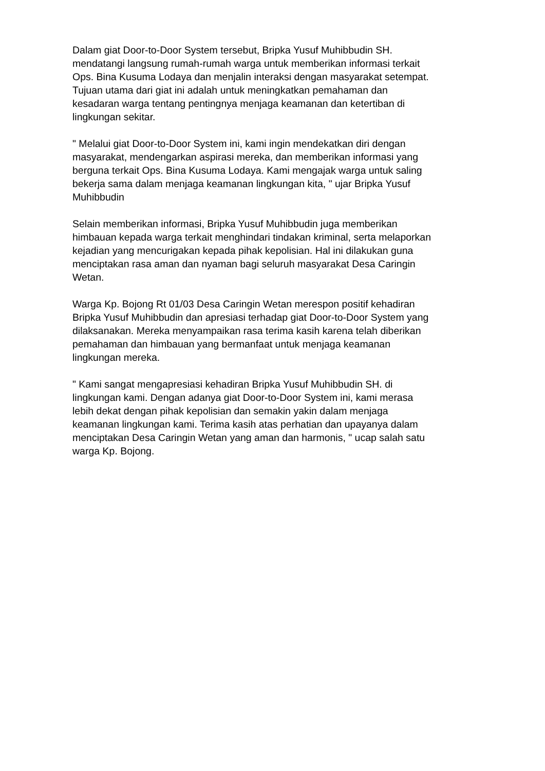Dalam giat Door-to-Door System tersebut, Bripka Yusuf Muhibbudin SH.
mendatangi langsung rumah-rumah warga untuk memberikan informasi terkait
Ops. Bina Kusuma Lodaya dan menjalin interaksi dengan masyarakat setempat.
Tujuan utama dari giat ini adalah untuk meningkatkan pemahaman dan
kesadaran warga tentang pentingnya menjaga keamanan dan ketertiban di
lingkungan sekitar.
" Melalui giat Door-to-Door System ini, kami ingin mendekatkan diri dengan
masyarakat, mendengarkan aspirasi mereka, dan memberikan informasi yang
berguna terkait Ops. Bina Kusuma Lodaya. Kami mengajak warga untuk saling
bekerja sama dalam menjaga keamanan lingkungan kita, " ujar Bripka Yusuf
Muhibbudin
Selain memberikan informasi, Bripka Yusuf Muhibbudin juga memberikan
himbauan kepada warga terkait menghindari tindakan kriminal, serta melaporkan
kejadian yang mencurigakan kepada pihak kepolisian. Hal ini dilakukan guna
menciptakan rasa aman dan nyaman bagi seluruh masyarakat Desa Caringin
Wetan.
Warga Kp. Bojong Rt 01/03 Desa Caringin Wetan merespon positif kehadiran
Bripka Yusuf Muhibbudin dan apresiasi terhadap giat Door-to-Door System yang
dilaksanakan. Mereka menyampaikan rasa terima kasih karena telah diberikan
pemahaman dan himbauan yang bermanfaat untuk menjaga keamanan
lingkungan mereka.
" Kami sangat mengapresiasi kehadiran Bripka Yusuf Muhibbudin SH. di
lingkungan kami. Dengan adanya giat Door-to-Door System ini, kami merasa
lebih dekat dengan pihak kepolisian dan semakin yakin dalam menjaga
keamanan lingkungan kami. Terima kasih atas perhatian dan upayanya dalam
menciptakan Desa Caringin Wetan yang aman dan harmonis, " ucap salah satu
warga Kp. Bojong.